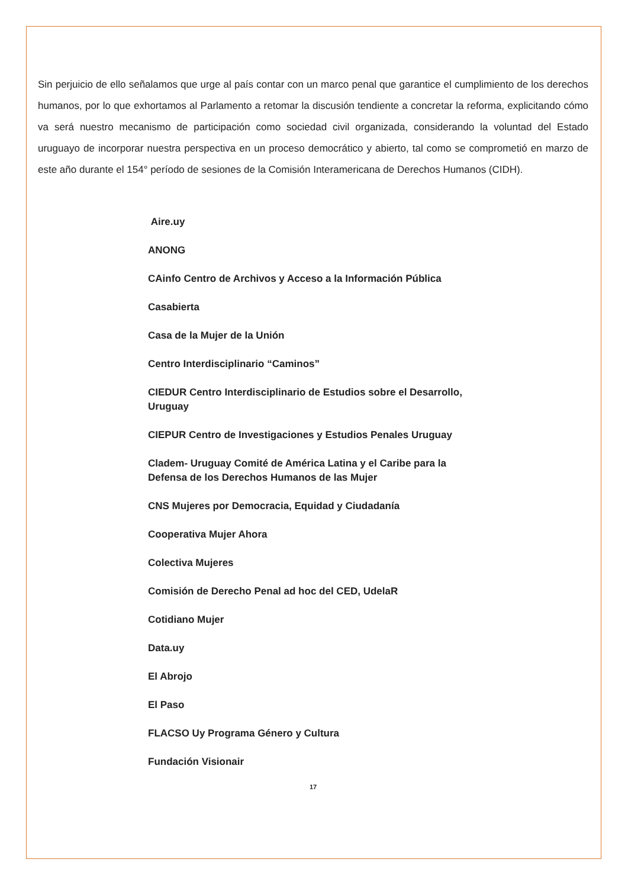Sin perjuicio de ello señalamos que urge al país contar con un marco penal que garantice el cumplimiento de los derechos humanos, por lo que exhortamos al Parlamento a retomar la discusión tendiente a concretar la reforma, explicitando cómo va será nuestro mecanismo de participación como sociedad civil organizada, considerando la voluntad del Estado uruguayo de incorporar nuestra perspectiva en un proceso democrático y abierto, tal como se comprometió en marzo de este año durante el 154° período de sesiones de la Comisión Interamericana de Derechos Humanos (CIDH).
Aire.uy
ANONG
CAinfo Centro de Archivos y Acceso a la Información Pública
Casabierta
Casa de la Mujer de la Unión
Centro Interdisciplinario “Caminos”
CIEDUR Centro Interdisciplinario de Estudios sobre el Desarrollo, Uruguay
CIEPUR Centro de Investigaciones y Estudios Penales Uruguay
Cladem- Uruguay Comité de América Latina y el Caribe para la Defensa de los Derechos Humanos de las Mujer
CNS Mujeres por Democracia, Equidad y Ciudadanía
Cooperativa Mujer Ahora
Colectiva Mujeres
Comisión de Derecho Penal ad hoc del CED, UdelaR
Cotidiano Mujer
Data.uy
El Abrojo
El Paso
FLACSO Uy Programa Género y Cultura
Fundación Visionair
17